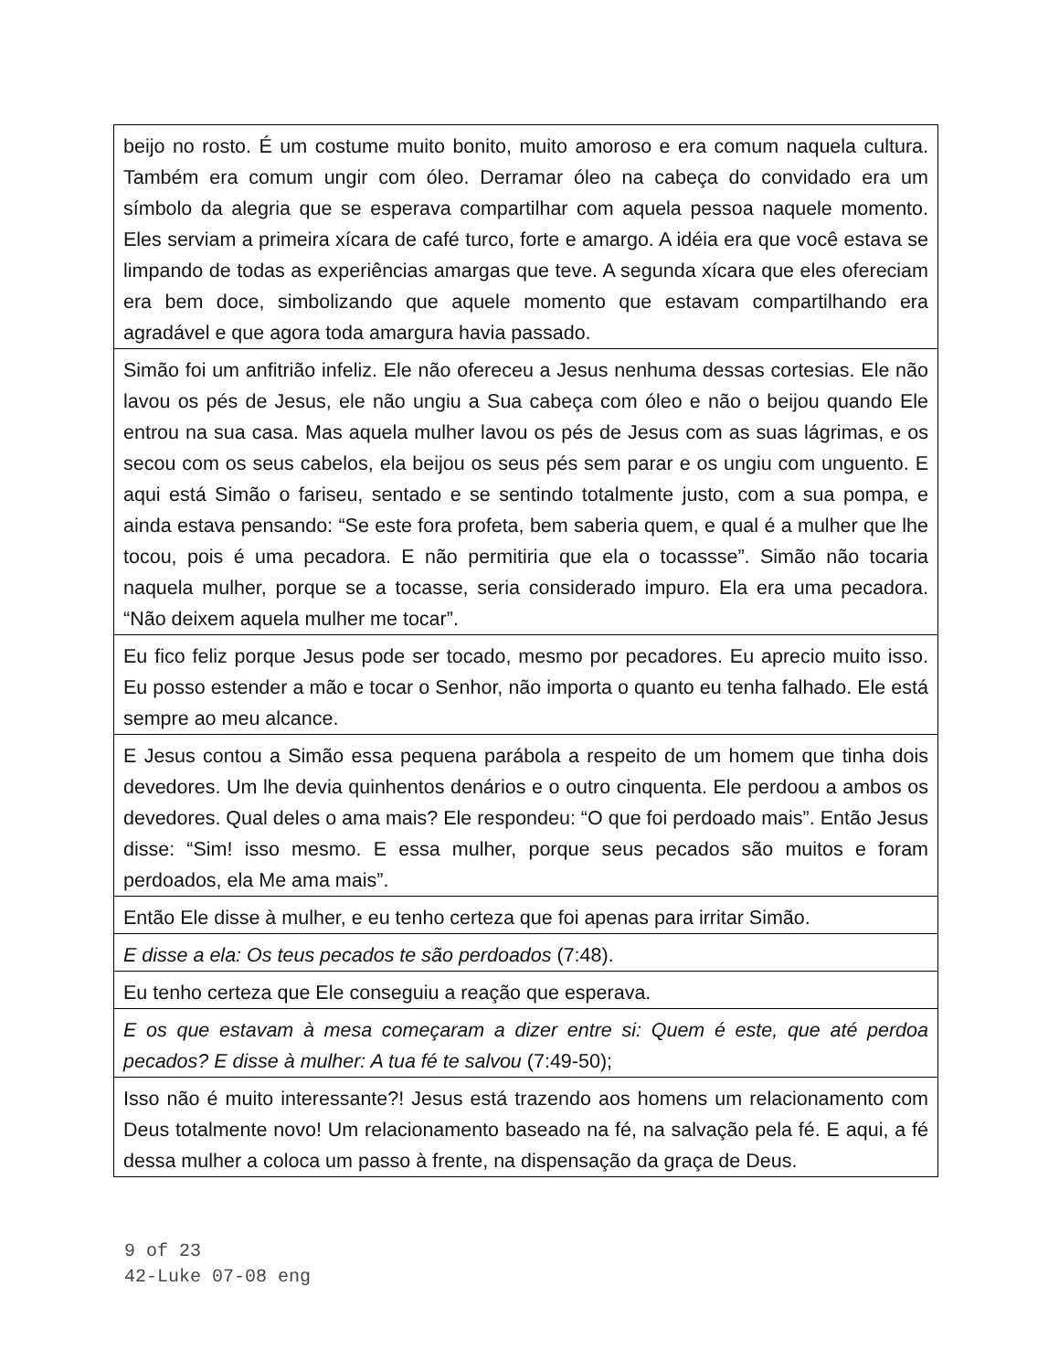beijo no rosto. É um costume muito bonito, muito amoroso e era comum naquela cultura. Também era comum ungir com óleo. Derramar óleo na cabeça do convidado era um símbolo da alegria que se esperava compartilhar com aquela pessoa naquele momento. Eles serviam a primeira xícara de café turco, forte e amargo. A idéia era que você estava se limpando de todas as experiências amargas que teve. A segunda xícara que eles ofereciam era bem doce, simbolizando que aquele momento que estavam compartilhando era agradável e que agora toda amargura havia passado.
Simão foi um anfitrião infeliz. Ele não ofereceu a Jesus nenhuma dessas cortesias. Ele não lavou os pés de Jesus, ele não ungiu a Sua cabeça com óleo e não o beijou quando Ele entrou na sua casa. Mas aquela mulher lavou os pés de Jesus com as suas lágrimas, e os secou com os seus cabelos, ela beijou os seus pés sem parar e os ungiu com unguento. E aqui está Simão o fariseu, sentado e se sentindo totalmente justo, com a sua pompa, e ainda estava pensando: “Se este fora profeta, bem saberia quem, e qual é a mulher que lhe tocou, pois é uma pecadora. E não permitiria que ela o tocassse”. Simão não tocaria naquela mulher, porque se a tocasse, seria considerado impuro. Ela era uma pecadora. “Não deixem aquela mulher me tocar”.
Eu fico feliz porque Jesus pode ser tocado, mesmo por pecadores. Eu aprecio muito isso. Eu posso estender a mão e tocar o Senhor, não importa o quanto eu tenha falhado. Ele está sempre ao meu alcance.
E Jesus contou a Simão essa pequena parábola a respeito de um homem que tinha dois devedores. Um lhe devia quinhentos denários e o outro cinquenta. Ele perdoou a ambos os devedores. Qual deles o ama mais? Ele respondeu: “O que foi perdoado mais”. Então Jesus disse: “Sim! isso mesmo. E essa mulher, porque seus pecados são muitos e foram perdoados, ela Me ama mais”.
Então Ele disse à mulher, e eu tenho certeza que foi apenas para irritar Simão.
E disse a ela: Os teus pecados te são perdoados (7:48).
Eu tenho certeza que Ele conseguiu a reação que esperava.
E os que estavam à mesa começaram a dizer entre si: Quem é este, que até perdoa pecados? E disse à mulher: A tua fé te salvou (7:49-50);
Isso não é muito interessante?! Jesus está trazendo aos homens um relacionamento com Deus totalmente novo! Um relacionamento baseado na fé, na salvação pela fé. E aqui, a fé dessa mulher a coloca um passo à frente, na dispensação da graça de Deus.
9 of 23
42-Luke 07-08 eng